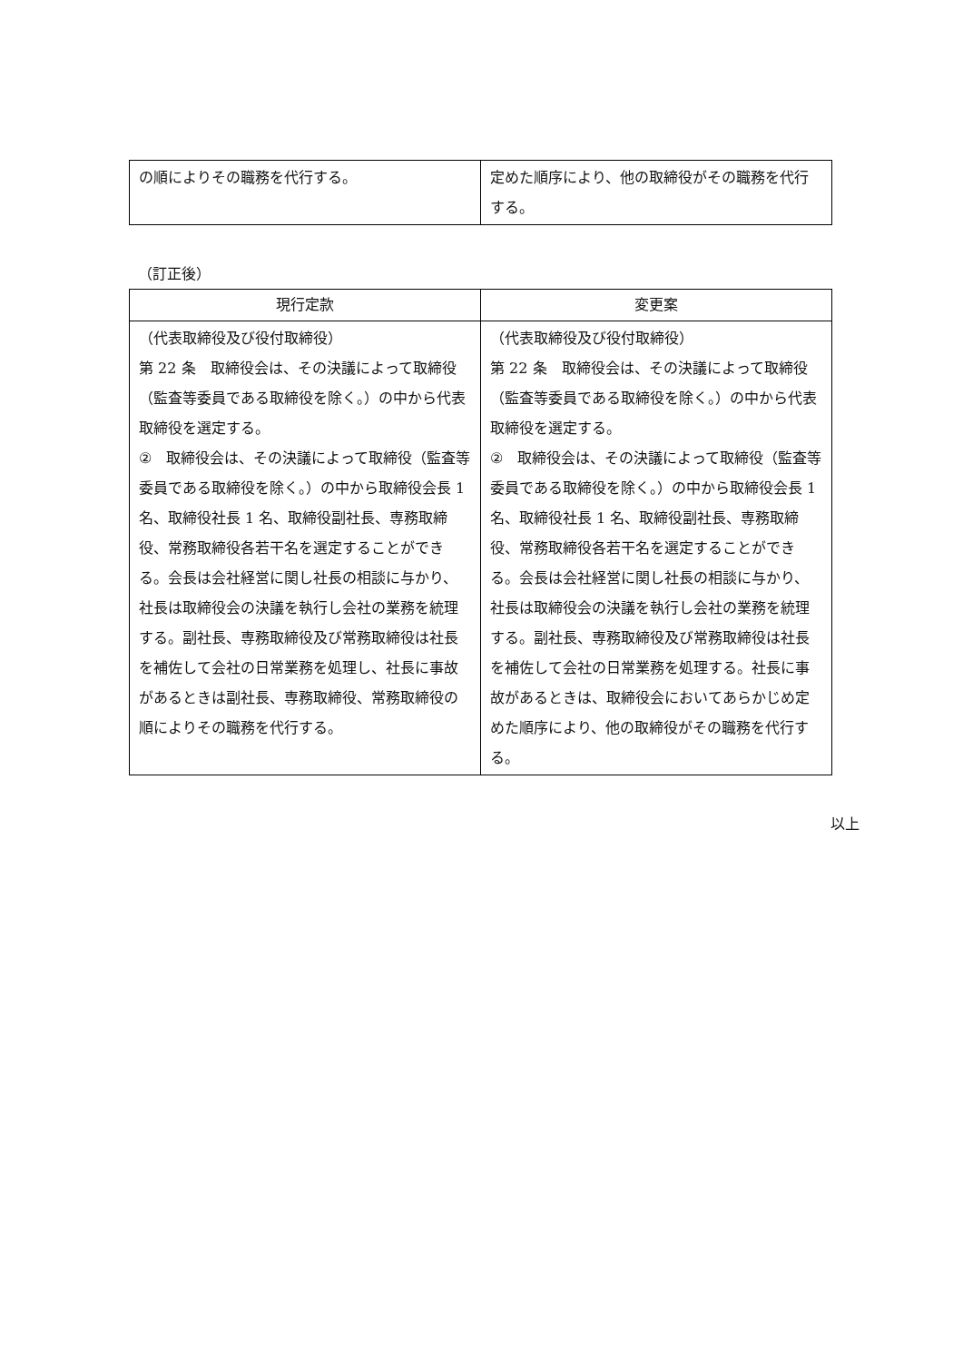| の順によりその職務を代行する。 | 定めた順序により、他の取締役がその職務を代行する。 |
（訂正後）
| 現行定款 | 変更案 |
| --- | --- |
| （代表取締役及び役付取締役） 第 22 条 取締役会は、その決議によって取締役（監査等委員である取締役を除く。）の中から代表取締役を選定する。 ② 取締役会は、その決議によって取締役（監査等委員である取締役を除く。）の中から取締役会長 1 名、取締役社長 1 名、取締役副社長、専務取締役、常務取締役各若干名を選定することができる。会長は会社経営に関し社長の相談に与かり、社長は取締役会の決議を執行し会社の業務を統理する。副社長、専務取締役及び常務取締役は社長を補佐して会社の日常業務を処理し、社長に事故があるときは副社長、専務取締役、常務取締役の順によりその職務を代行する。 | （代表取締役及び役付取締役） 第 22 条 取締役会は、その決議によって取締役（監査等委員である取締役を除く。）の中から代表取締役を選定する。 ② 取締役会は、その決議によって取締役（監査等委員である取締役を除く。）の中から取締役会長 1 名、取締役社長 1 名、取締役副社長、専務取締役、常務取締役各若干名を選定することができる。会長は会社経営に関し社長の相談に与かり、社長は取締役会の決議を執行し会社の業務を統理する。副社長、専務取締役及び常務取締役は社長を補佐して会社の日常業務を処理する。社長に事故があるときは、取締役会においてあらかじめ定めた順序により、他の取締役がその職務を代行する。 |
以上